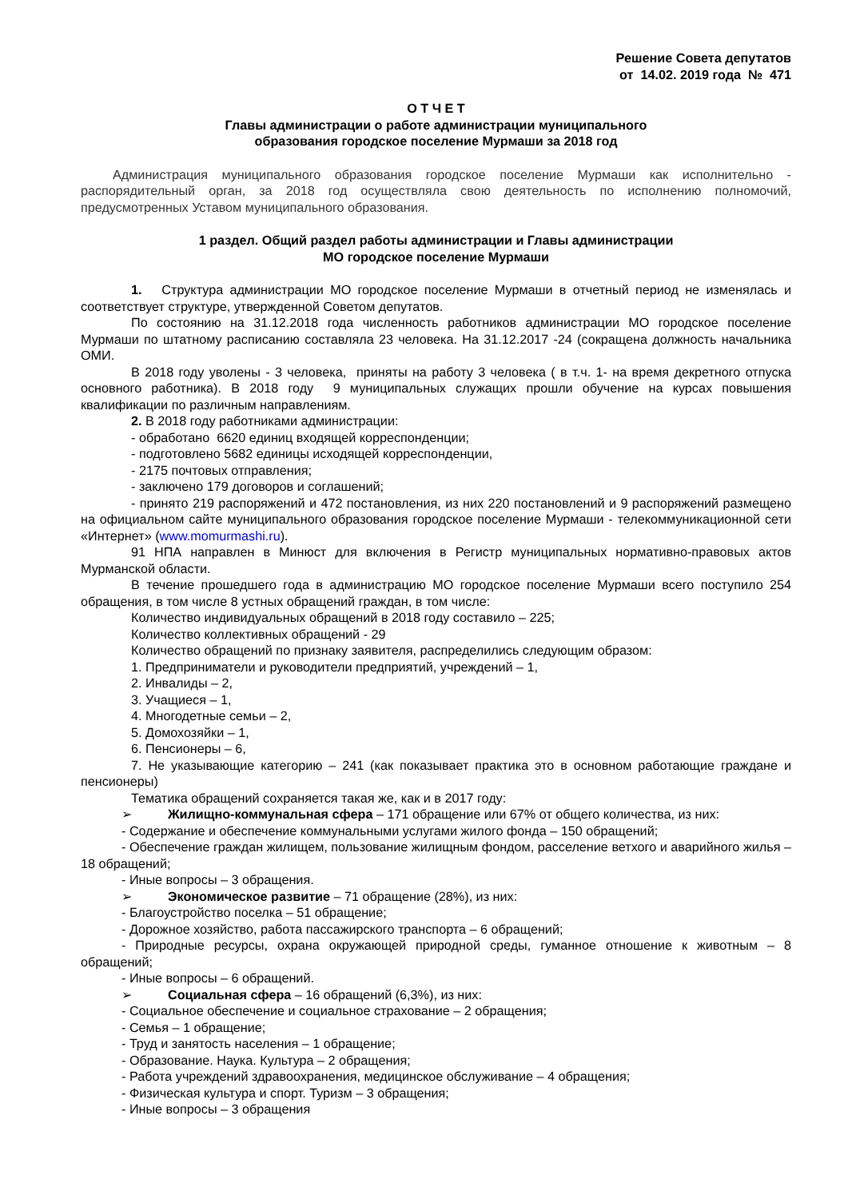Решение Совета депутатов
от 14.02. 2019 года № 471
О Т Ч Е Т
Главы администрации о работе администрации муниципального
образования городское поселение Мурмаши за 2018 год
Администрация муниципального образования городское поселение Мурмаши как исполнительно - распорядительный орган, за 2018 год осуществляла свою деятельность по исполнению полномочий, предусмотренных Уставом муниципального образования.
1 раздел. Общий раздел работы администрации и Главы администрации
МО городское поселение Мурмаши
1. Структура администрации МО городское поселение Мурмаши в отчетный период не изменялась и соответствует структуре, утвержденной Советом депутатов.
По состоянию на 31.12.2018 года численность работников администрации МО городское поселение Мурмаши по штатному расписанию составляла 23 человека. На 31.12.2017 -24 (сокращена должность начальника ОМИ.
В 2018 году уволены - 3 человека, приняты на работу 3 человека ( в т.ч. 1- на время декретного отпуска основного работника). В 2018 году 9 муниципальных служащих прошли обучение на курсах повышения квалификации по различным направлениям.
2. В 2018 году работниками администрации:
- обработано 6620 единиц входящей корреспонденции;
- подготовлено 5682 единицы исходящей корреспонденции,
- 2175 почтовых отправления;
- заключено 179 договоров и соглашений;
- принято 219 распоряжений и 472 постановления, из них 220 постановлений и 9 распоряжений размещено на официальном сайте муниципального образования городское поселение Мурмаши - телекоммуникационной сети «Интернет» (www.momurmashi.ru).
91 НПА направлен в Минюст для включения в Регистр муниципальных нормативно-правовых актов Мурманской области.
В течение прошедшего года в администрацию МО городское поселение Мурмаши всего поступило 254 обращения, в том числе 8 устных обращений граждан, в том числе:
Количество индивидуальных обращений в 2018 году составило – 225;
Количество коллективных обращений - 29
Количество обращений по признаку заявителя, распределились следующим образом:
1. Предприниматели и руководители предприятий, учреждений – 1,
2. Инвалиды – 2,
3. Учащиеся – 1,
4. Многодетные семьи – 2,
5. Домохозяйки – 1,
6. Пенсионеры – 6,
7. Не указывающие категорию – 241 (как показывает практика это в основном работающие граждане и пенсионеры)
Тематика обращений сохраняется такая же, как и в 2017 году:
➢ Жилищно-коммунальная сфера – 171 обращение или 67% от общего количества, из них:
- Содержание и обеспечение коммунальными услугами жилого фонда – 150 обращений;
- Обеспечение граждан жилищем, пользование жилищным фондом, расселение ветхого и аварийного жилья – 18 обращений;
- Иные вопросы – 3 обращения.
➢ Экономическое развитие – 71 обращение (28%), из них:
- Благоустройство поселка – 51 обращение;
- Дорожное хозяйство, работа пассажирского транспорта – 6 обращений;
- Природные ресурсы, охрана окружающей природной среды, гуманное отношение к животным – 8 обращений;
- Иные вопросы – 6 обращений.
➢ Социальная сфера – 16 обращений (6,3%), из них:
- Социальное обеспечение и социальное страхование – 2 обращения;
- Семья – 1 обращение;
- Труд и занятость населения – 1 обращение;
- Образование. Наука. Культура – 2 обращения;
- Работа учреждений здравоохранения, медицинское обслуживание – 4 обращения;
- Физическая культура и спорт. Туризм – 3 обращения;
- Иные вопросы – 3 обращения